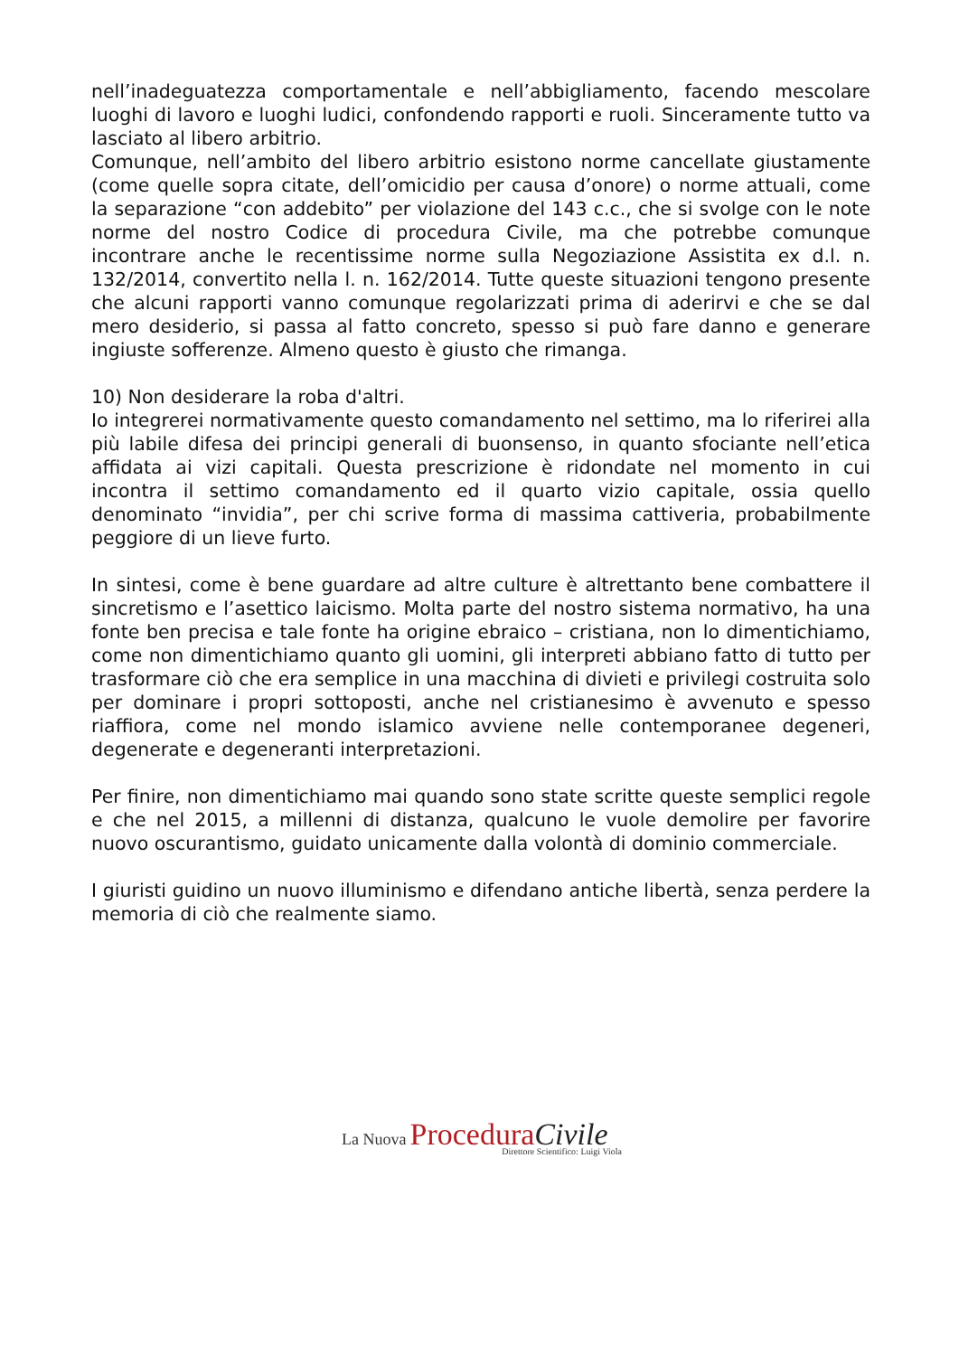nell’inadeguatezza comportamentale e nell’abbigliamento, facendo mescolare luoghi di lavoro e luoghi ludici, confondendo rapporti e ruoli. Sinceramente tutto va lasciato al libero arbitrio.
Comunque, nell’ambito del libero arbitrio esistono norme cancellate giustamente (come quelle sopra citate, dell’omicidio per causa d’onore) o norme attuali, come la separazione “con addebito” per violazione del 143 c.c., che si svolge con le note norme del nostro Codice di procedura Civile, ma che potrebbe comunque incontrare anche le recentissime norme sulla Negoziazione Assistita ex d.l. n. 132/2014, convertito nella l. n. 162/2014. Tutte queste situazioni tengono presente che alcuni rapporti vanno comunque regolarizzati prima di aderirvi e che se dal mero desiderio, si passa al fatto concreto, spesso si può fare danno e generare ingiuste sofferenze. Almeno questo è giusto che rimanga.
10) Non desiderare la roba d'altri.
Io integrerei normativamente questo comandamento nel settimo, ma lo riferirei alla più labile difesa dei principi generali di buonsenso, in quanto sfociante nell’etica affidata ai vizi capitali. Questa prescrizione è ridondate nel momento in cui incontra il settimo comandamento ed il quarto vizio capitale, ossia quello denominato “invidia”, per chi scrive forma di massima cattiveria, probabilmente peggiore di un lieve furto.
In sintesi, come è bene guardare ad altre culture è altrettanto bene combattere il sincretismo e l’asettico laicismo. Molta parte del nostro sistema normativo, ha una fonte ben precisa e tale fonte ha origine ebraico – cristiana, non lo dimentichiamo, come non dimentichiamo quanto gli uomini, gli interpreti abbiano fatto di tutto per trasformare ciò che era semplice in una macchina di divieti e privilegi costruita solo per dominare i propri sottoposti, anche nel cristianesimo è avvenuto e spesso riaffiora, come nel mondo islamico avviene nelle contemporanee degeneri, degenerate e degeneranti interpretazioni.
Per finire, non dimentichiamo mai quando sono state scritte queste semplici regole e che nel 2015, a millenni di distanza, qualcuno le vuole demolire per favorire nuovo oscurantismo, guidato unicamente dalla volontà di dominio commerciale.
I giuristi guidino un nuovo illuminismo e difendano antiche libertà, senza perdere la memoria di ciò che realmente siamo.
La Nuova Procedura Civile
Direttore Scientifico: Luigi Viola